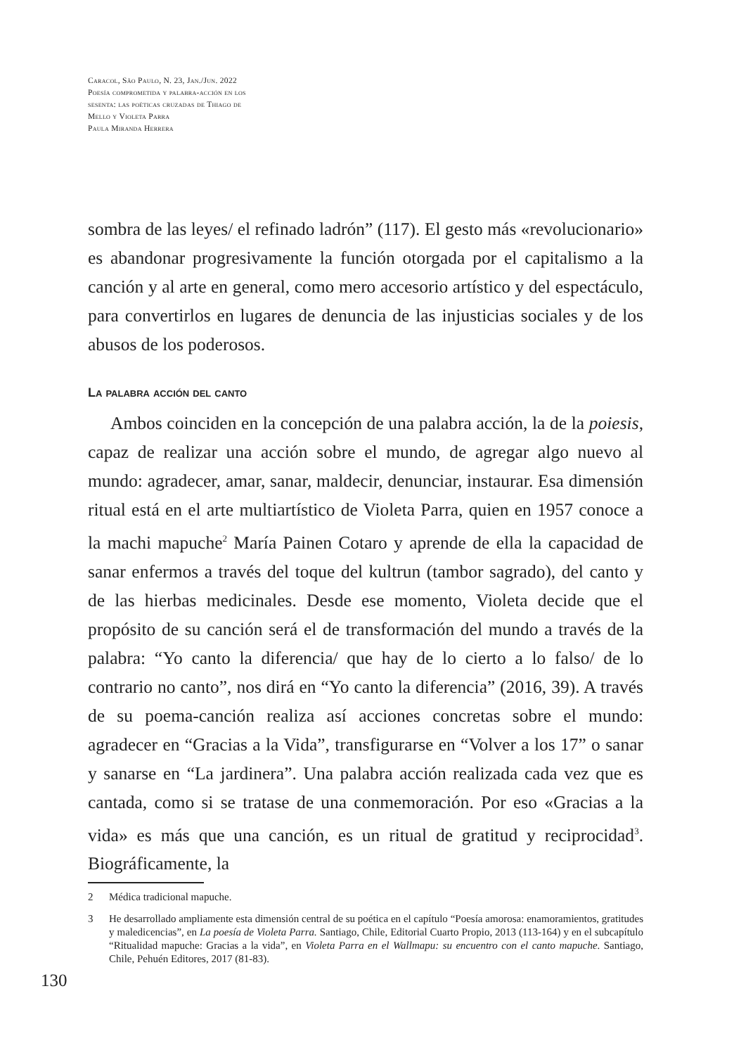Caracol, São Paulo, N. 23, Jan./Jun. 2022
Poesía comprometida y palabra-acción en los
sesenta: las poéticas cruzadas de Thiago de
Mello y Violeta Parra
Paula Miranda Herrera
sombra de las leyes/ el refinado ladrón” (117). El gesto más «revolucionario» es abandonar progresivamente la función otorgada por el capitalismo a la canción y al arte en general, como mero accesorio artístico y del espectáculo, para convertirlos en lugares de denuncia de las injusticias sociales y de los abusos de los poderosos.
La palabra acción del canto
Ambos coinciden en la concepción de una palabra acción, la de la poiesis, capaz de realizar una acción sobre el mundo, de agregar algo nuevo al mundo: agradecer, amar, sanar, maldecir, denunciar, instaurar. Esa dimensión ritual está en el arte multiartístico de Violeta Parra, quien en 1957 conoce a la machi mapuche<sup>2</sup> María Painen Cotaro y aprende de ella la capacidad de sanar enfermos a través del toque del kultrun (tambor sagrado), del canto y de las hierbas medicinales. Desde ese momento, Violeta decide que el propósito de su canción será el de transformación del mundo a través de la palabra: “Yo canto la diferencia/ que hay de lo cierto a lo falso/ de lo contrario no canto”, nos dirá en “Yo canto la diferencia” (2016, 39). A través de su poema-canción realiza así acciones concretas sobre el mundo: agradecer en “Gracias a la Vida”, transfigurarse en “Volver a los 17” o sanar y sanarse en “La jardinera”. Una palabra acción realizada cada vez que es cantada, como si se tratase de una conmemoración. Por eso «Gracias a la vida» es más que una canción, es un ritual de gratitud y reciprocidad<sup>3</sup>. Biográficamente, la
2 Médica tradicional mapuche.
3 He desarrollado ampliamente esta dimensión central de su poética en el capítulo “Poesía amorosa: enamoramientos, gratitudes y maledicencias”, en La poesía de Violeta Parra. Santiago, Chile, Editorial Cuarto Propio, 2013 (113-164) y en el subcapítulo “Ritualidad mapuche: Gracias a la vida”, en Violeta Parra en el Wallmapu: su encuentro con el canto mapuche. Santiago, Chile, Pehuén Editores, 2017 (81-83).
130